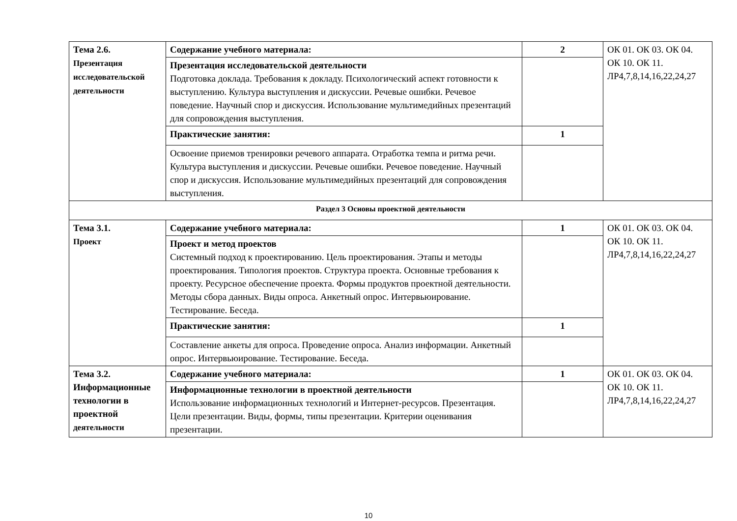| Тема 2.6. Презентация исследовательской деятельности | Содержание учебного материала: | 2 | ОК 01. ОК 03. ОК 04. ОК 10. ОК 11. ЛР4,7,8,14,16,22,24,27 |
| | Презентация исследовательской деятельности Подготовка доклада. Требования к докладу. Психологический аспект готовности к выступлению. Культура выступления и дискуссии. Речевые ошибки. Речевое поведение. Научный спор и дискуссия. Использование мультимедийных презентаций для сопровождения выступления. | | |
| | Практические занятия: | 1 | |
| | Освоение приемов тренировки речевого аппарата. Отработка темпа и ритма речи. Культура выступления и дискуссии. Речевые ошибки. Речевое поведение. Научный спор и дискуссия. Использование мультимедийных презентаций для сопровождения выступления. | | |
| Раздел 3 Основы проектной деятельности | | | |
| Тема 3.1. Проект | Содержание учебного материала: | 1 | ОК 01. ОК 03. ОК 04. ОК 10. ОК 11. ЛР4,7,8,14,16,22,24,27 |
| | Проект и метод проектов Системный подход к проектированию. Цель проектирования. Этапы и методы проектирования. Типология проектов. Структура проекта. Основные требования к проекту. Ресурсное обеспечение проекта. Формы продуктов проектной деятельности. Методы сбора данных. Виды опроса. Анкетный опрос. Интервьюирование. Тестирование. Беседа. | | |
| | Практические занятия: | 1 | |
| | Составление анкеты для опроса. Проведение опроса. Анализ информации. Анкетный опрос. Интервьюирование. Тестирование. Беседа. | | |
| Тема 3.2. Информационные технологии в проектной деятельности | Содержание учебного материала: | 1 | ОК 01. ОК 03. ОК 04. ОК 10. ОК 11. ЛР4,7,8,14,16,22,24,27 |
| | Информационные технологии в проектной деятельности Использование информационных технологий и Интернет-ресурсов. Презентация. Цели презентации. Виды, формы, типы презентации. Критерии оценивания презентации. | | |
10